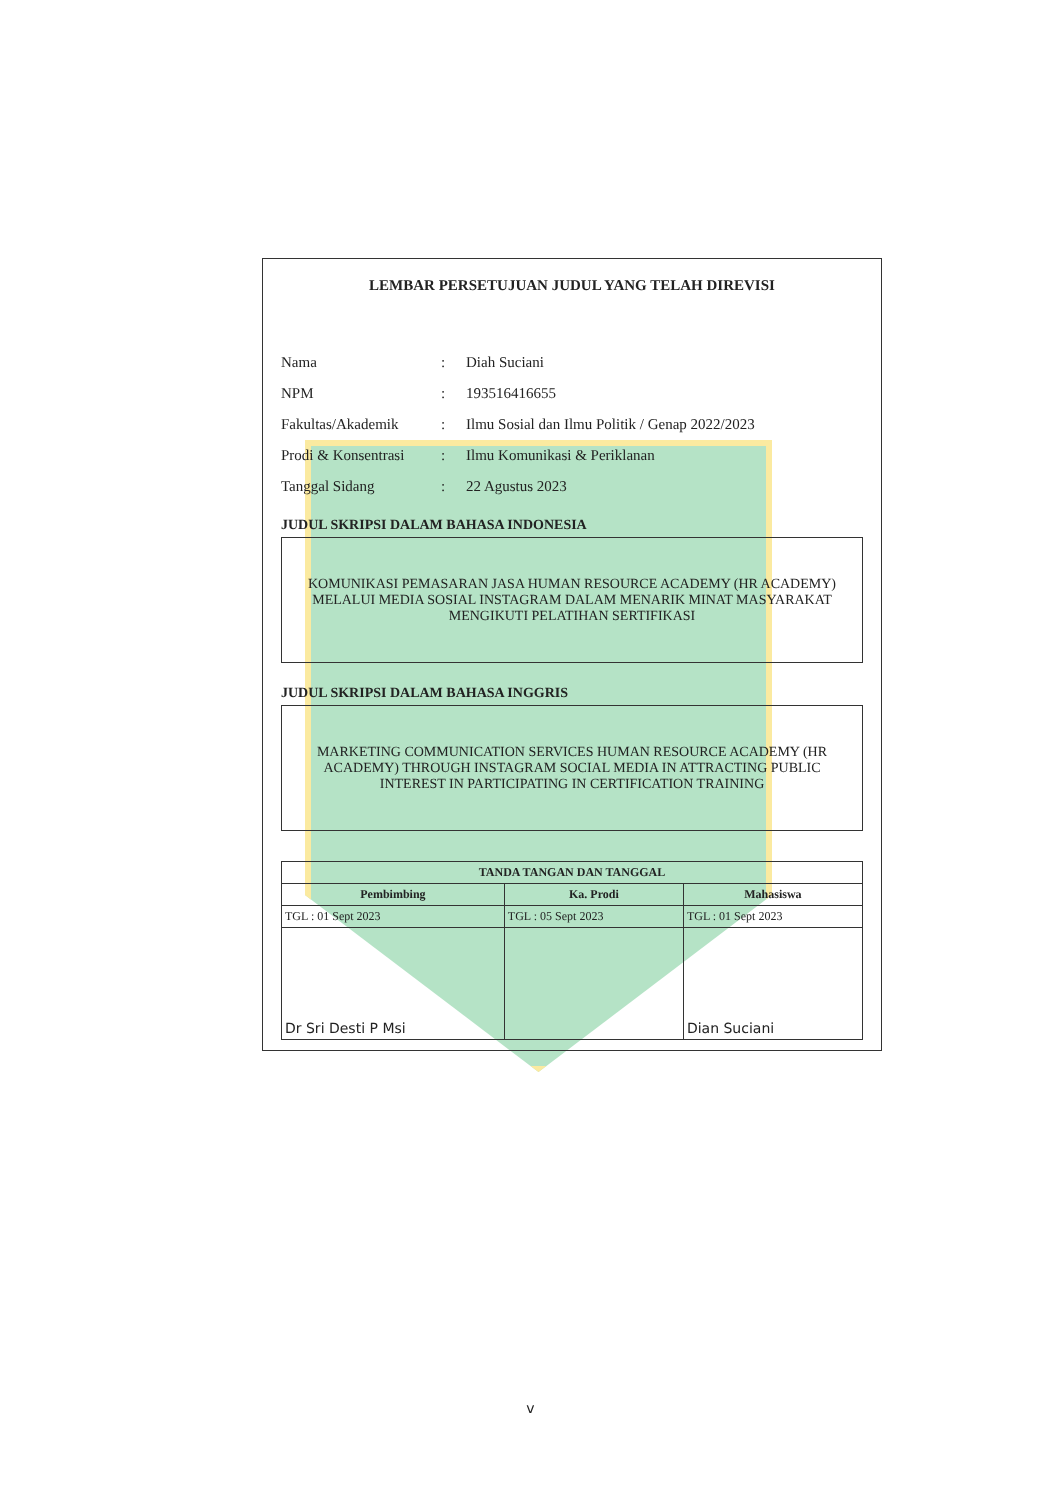LEMBAR PERSETUJUAN JUDUL YANG TELAH DIREVISI
Nama: Diah Suciani
NPM: 193516416655
Fakultas/Akademik: Ilmu Sosial dan Ilmu Politik / Genap 2022/2023
Prodi & Konsentrasi: Ilmu Komunikasi & Periklanan
Tanggal Sidang: 22 Agustus 2023
JUDUL SKRIPSI DALAM BAHASA INDONESIA
KOMUNIKASI PEMASARAN JASA HUMAN RESOURCE ACADEMY (HR ACADEMY) MELALUI MEDIA SOSIAL INSTAGRAM DALAM MENARIK MINAT MASYARAKAT MENGIKUTI PELATIHAN SERTIFIKASI
JUDUL SKRIPSI DALAM BAHASA INGGRIS
MARKETING COMMUNICATION SERVICES HUMAN RESOURCE ACADEMY (HR ACADEMY) THROUGH INSTAGRAM SOCIAL MEDIA IN ATTRACTING PUBLIC INTEREST IN PARTICIPATING IN CERTIFICATION TRAINING
| TANDA TANGAN DAN TANGGAL | | |
| --- | --- | --- |
| Pembimbing | Ka. Prodi | Mahasiswa |
| TGL : 01 Sept 2023 | TGL : 05 Sept 2023 | TGL : 01 Sept 2023 |
| Dr Sri Desti P Msi | | Dian Suciani |
v